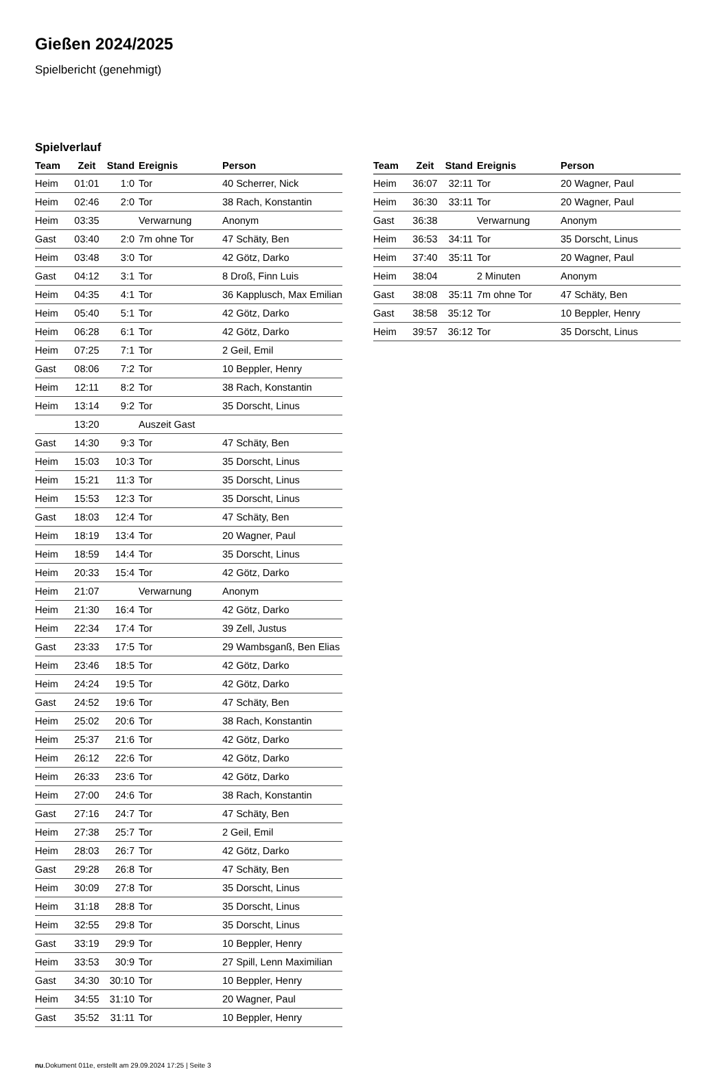Gießen 2024/2025
Spielbericht (genehmigt)
Spielverlauf
| Team | Zeit | Stand | Ereignis | Person |
| --- | --- | --- | --- | --- |
| Heim | 01:01 | 1:0 | Tor | 40 Scherrer, Nick |
| Heim | 02:46 | 2:0 | Tor | 38 Rach, Konstantin |
| Heim | 03:35 | | Verwarnung | Anonym |
| Gast | 03:40 | 2:0 | 7m ohne Tor | 47 Schäty, Ben |
| Heim | 03:48 | 3:0 | Tor | 42 Götz, Darko |
| Gast | 04:12 | 3:1 | Tor | 8 Droß, Finn Luis |
| Heim | 04:35 | 4:1 | Tor | 36 Kapplusch, Max Emilian |
| Heim | 05:40 | 5:1 | Tor | 42 Götz, Darko |
| Heim | 06:28 | 6:1 | Tor | 42 Götz, Darko |
| Heim | 07:25 | 7:1 | Tor | 2 Geil, Emil |
| Gast | 08:06 | 7:2 | Tor | 10 Beppler, Henry |
| Heim | 12:11 | 8:2 | Tor | 38 Rach, Konstantin |
| Heim | 13:14 | 9:2 | Tor | 35 Dorscht, Linus |
| | 13:20 | | Auszeit Gast | |
| Gast | 14:30 | 9:3 | Tor | 47 Schäty, Ben |
| Heim | 15:03 | 10:3 | Tor | 35 Dorscht, Linus |
| Heim | 15:21 | 11:3 | Tor | 35 Dorscht, Linus |
| Heim | 15:53 | 12:3 | Tor | 35 Dorscht, Linus |
| Gast | 18:03 | 12:4 | Tor | 47 Schäty, Ben |
| Heim | 18:19 | 13:4 | Tor | 20 Wagner, Paul |
| Heim | 18:59 | 14:4 | Tor | 35 Dorscht, Linus |
| Heim | 20:33 | 15:4 | Tor | 42 Götz, Darko |
| Heim | 21:07 | | Verwarnung | Anonym |
| Heim | 21:30 | 16:4 | Tor | 42 Götz, Darko |
| Heim | 22:34 | 17:4 | Tor | 39 Zell, Justus |
| Gast | 23:33 | 17:5 | Tor | 29 Wambsganß, Ben Elias |
| Heim | 23:46 | 18:5 | Tor | 42 Götz, Darko |
| Heim | 24:24 | 19:5 | Tor | 42 Götz, Darko |
| Gast | 24:52 | 19:6 | Tor | 47 Schäty, Ben |
| Heim | 25:02 | 20:6 | Tor | 38 Rach, Konstantin |
| Heim | 25:37 | 21:6 | Tor | 42 Götz, Darko |
| Heim | 26:12 | 22:6 | Tor | 42 Götz, Darko |
| Heim | 26:33 | 23:6 | Tor | 42 Götz, Darko |
| Heim | 27:00 | 24:6 | Tor | 38 Rach, Konstantin |
| Gast | 27:16 | 24:7 | Tor | 47 Schäty, Ben |
| Heim | 27:38 | 25:7 | Tor | 2 Geil, Emil |
| Heim | 28:03 | 26:7 | Tor | 42 Götz, Darko |
| Gast | 29:28 | 26:8 | Tor | 47 Schäty, Ben |
| Heim | 30:09 | 27:8 | Tor | 35 Dorscht, Linus |
| Heim | 31:18 | 28:8 | Tor | 35 Dorscht, Linus |
| Heim | 32:55 | 29:8 | Tor | 35 Dorscht, Linus |
| Gast | 33:19 | 29:9 | Tor | 10 Beppler, Henry |
| Heim | 33:53 | 30:9 | Tor | 27 Spill, Lenn Maximilian |
| Gast | 34:30 | 30:10 | Tor | 10 Beppler, Henry |
| Heim | 34:55 | 31:10 | Tor | 20 Wagner, Paul |
| Gast | 35:52 | 31:11 | Tor | 10 Beppler, Henry |
| Team | Zeit | Stand | Ereignis | Person |
| --- | --- | --- | --- | --- |
| Heim | 36:07 | 32:11 | Tor | 20 Wagner, Paul |
| Heim | 36:30 | 33:11 | Tor | 20 Wagner, Paul |
| Gast | 36:38 | | Verwarnung | Anonym |
| Heim | 36:53 | 34:11 | Tor | 35 Dorscht, Linus |
| Heim | 37:40 | 35:11 | Tor | 20 Wagner, Paul |
| Heim | 38:04 | | 2 Minuten | Anonym |
| Gast | 38:08 | 35:11 | 7m ohne Tor | 47 Schäty, Ben |
| Gast | 38:58 | 35:12 | Tor | 10 Beppler, Henry |
| Heim | 39:57 | 36:12 | Tor | 35 Dorscht, Linus |
nu.Dokument 011e, erstellt am 29.09.2024 17:25 | Seite 3